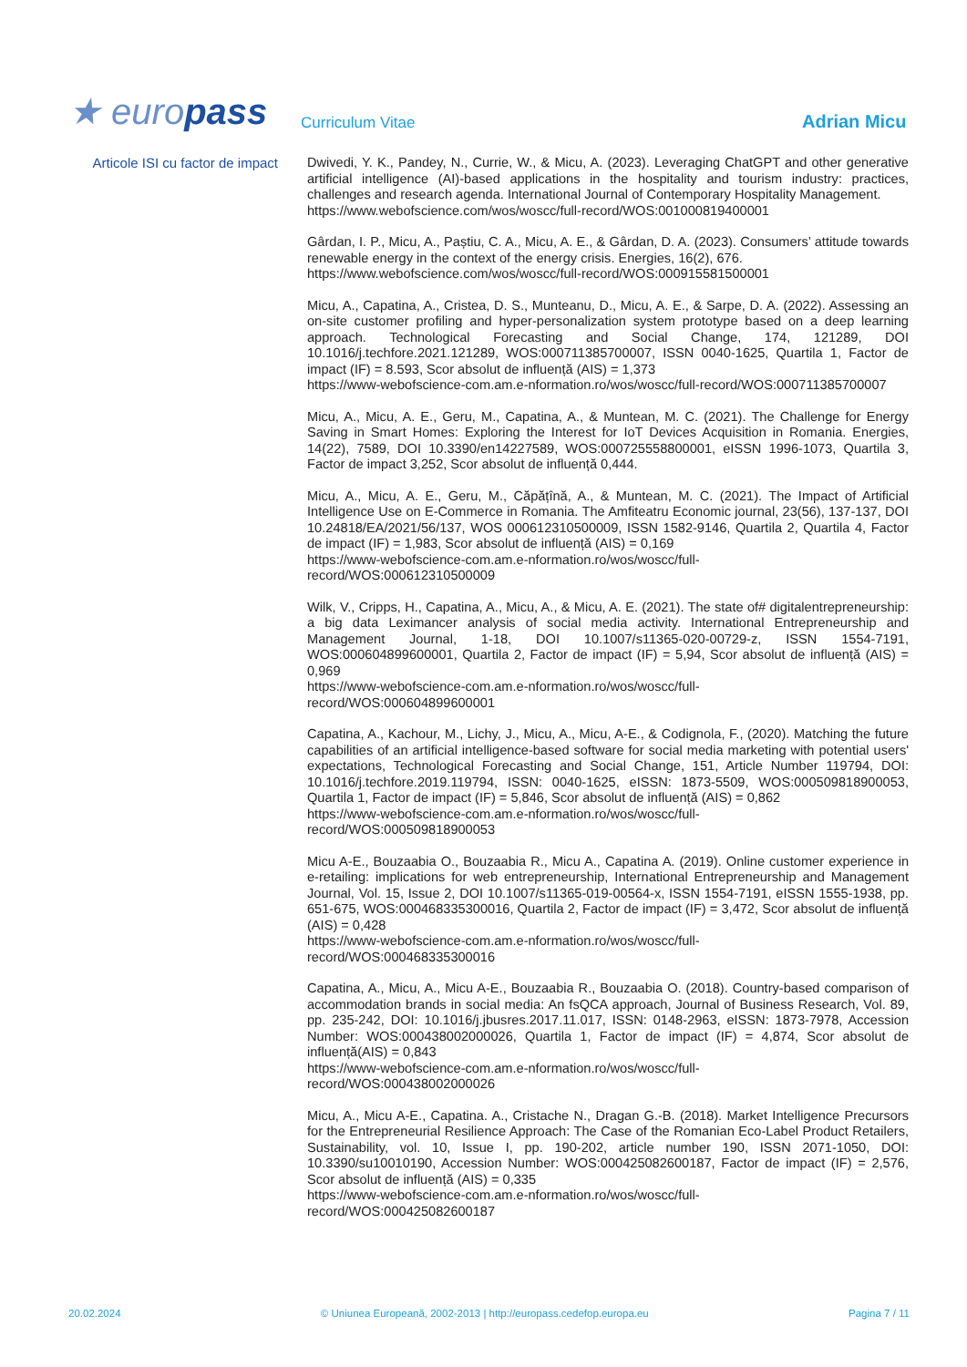★ europass
Curriculum Vitae
Adrian Micu
Articole ISI cu factor de impact
Dwivedi, Y. K., Pandey, N., Currie, W., & Micu, A. (2023). Leveraging ChatGPT and other generative artificial intelligence (AI)-based applications in the hospitality and tourism industry: practices, challenges and research agenda. International Journal of Contemporary Hospitality Management.
https://www.webofscience.com/wos/woscc/full-record/WOS:001000819400001
Gârdan, I. P., Micu, A., Paștiu, C. A., Micu, A. E., & Gârdan, D. A. (2023). Consumers’ attitude towards renewable energy in the context of the energy crisis. Energies, 16(2), 676.
https://www.webofscience.com/wos/woscc/full-record/WOS:000915581500001
Micu, A., Capatina, A., Cristea, D. S., Munteanu, D., Micu, A. E., & Sarpe, D. A. (2022). Assessing an on-site customer profiling and hyper-personalization system prototype based on a deep learning approach. Technological Forecasting and Social Change, 174, 121289, DOI 10.1016/j.techfore.2021.121289, WOS:000711385700007, ISSN 0040-1625, Quartila 1, Factor de impact (IF) = 8.593, Scor absolut de influență (AIS) = 1,373
https://www-webofscience-com.am.e-nformation.ro/wos/woscc/full-record/WOS:000711385700007
Micu, A., Micu, A. E., Geru, M., Capatina, A., & Muntean, M. C. (2021). The Challenge for Energy Saving in Smart Homes: Exploring the Interest for IoT Devices Acquisition in Romania. Energies, 14(22), 7589, DOI 10.3390/en14227589, WOS:000725558800001, eISSN 1996-1073, Quartila 3, Factor de impact 3,252, Scor absolut de influență 0,444.
Micu, A., Micu, A. E., Geru, M., Căpățînă, A., & Muntean, M. C. (2021). The Impact of Artificial Intelligence Use on E-Commerce in Romania. The Amfiteatru Economic journal, 23(56), 137-137, DOI 10.24818/EA/2021/56/137, WOS 000612310500009, ISSN 1582-9146, Quartila 2, Quartila 4, Factor de impact (IF) = 1,983, Scor absolut de influență (AIS) = 0,169
https://www-webofscience-com.am.e-nformation.ro/wos/woscc/full-
record/WOS:000612310500009
Wilk, V., Cripps, H., Capatina, A., Micu, A., & Micu, A. E. (2021). The state of# digitalentrepreneurship: a big data Leximancer analysis of social media activity. International Entrepreneurship and Management Journal, 1-18, DOI 10.1007/s11365-020-00729-z, ISSN 1554-7191, WOS:000604899600001, Quartila 2, Factor de impact (IF) = 5,94, Scor absolut de influență (AIS) = 0,969
https://www-webofscience-com.am.e-nformation.ro/wos/woscc/full-
record/WOS:000604899600001
Capatina, A., Kachour, M., Lichy, J., Micu, A., Micu, A-E., & Codignola, F., (2020). Matching the future capabilities of an artificial intelligence-based software for social media marketing with potential users' expectations, Technological Forecasting and Social Change, 151, Article Number 119794, DOI: 10.1016/j.techfore.2019.119794, ISSN: 0040-1625, eISSN: 1873-5509, WOS:000509818900053, Quartila 1, Factor de impact (IF) = 5,846, Scor absolut de influență (AIS) = 0,862
https://www-webofscience-com.am.e-nformation.ro/wos/woscc/full-
record/WOS:000509818900053
Micu A-E., Bouzaabia O., Bouzaabia R., Micu A., Capatina A. (2019). Online customer experience in e-retailing: implications for web entrepreneurship, International Entrepreneurship and Management Journal, Vol. 15, Issue 2, DOI 10.1007/s11365-019-00564-x, ISSN 1554-7191, eISSN 1555-1938, pp. 651-675, WOS:000468335300016, Quartila 2, Factor de impact (IF) = 3,472, Scor absolut de influență (AIS) = 0,428
https://www-webofscience-com.am.e-nformation.ro/wos/woscc/full-
record/WOS:000468335300016
Capatina, A., Micu, A., Micu A-E., Bouzaabia R., Bouzaabia O. (2018). Country-based comparison of accommodation brands in social media: An fsQCA approach, Journal of Business Research, Vol. 89, pp. 235-242, DOI: 10.1016/j.jbusres.2017.11.017, ISSN: 0148-2963, eISSN: 1873-7978, Accession Number: WOS:000438002000026, Quartila 1, Factor de impact (IF) = 4,874, Scor absolut de influență(AIS) = 0,843
https://www-webofscience-com.am.e-nformation.ro/wos/woscc/full-
record/WOS:000438002000026
Micu, A., Micu A-E., Capatina. A., Cristache N., Dragan G.-B. (2018). Market Intelligence Precursors for the Entrepreneurial Resilience Approach: The Case of the Romanian Eco-Label Product Retailers, Sustainability, vol. 10, Issue I, pp. 190-202, article number 190, ISSN 2071-1050, DOI: 10.3390/su10010190, Accession Number: WOS:000425082600187, Factor de impact (IF) = 2,576, Scor absolut de influență (AIS) = 0,335
https://www-webofscience-com.am.e-nformation.ro/wos/woscc/full-
record/WOS:000425082600187
20.02.2024 © Uniunea Europeană, 2002-2013 | http://europass.cedefop.europa.eu Pagina 7 / 11